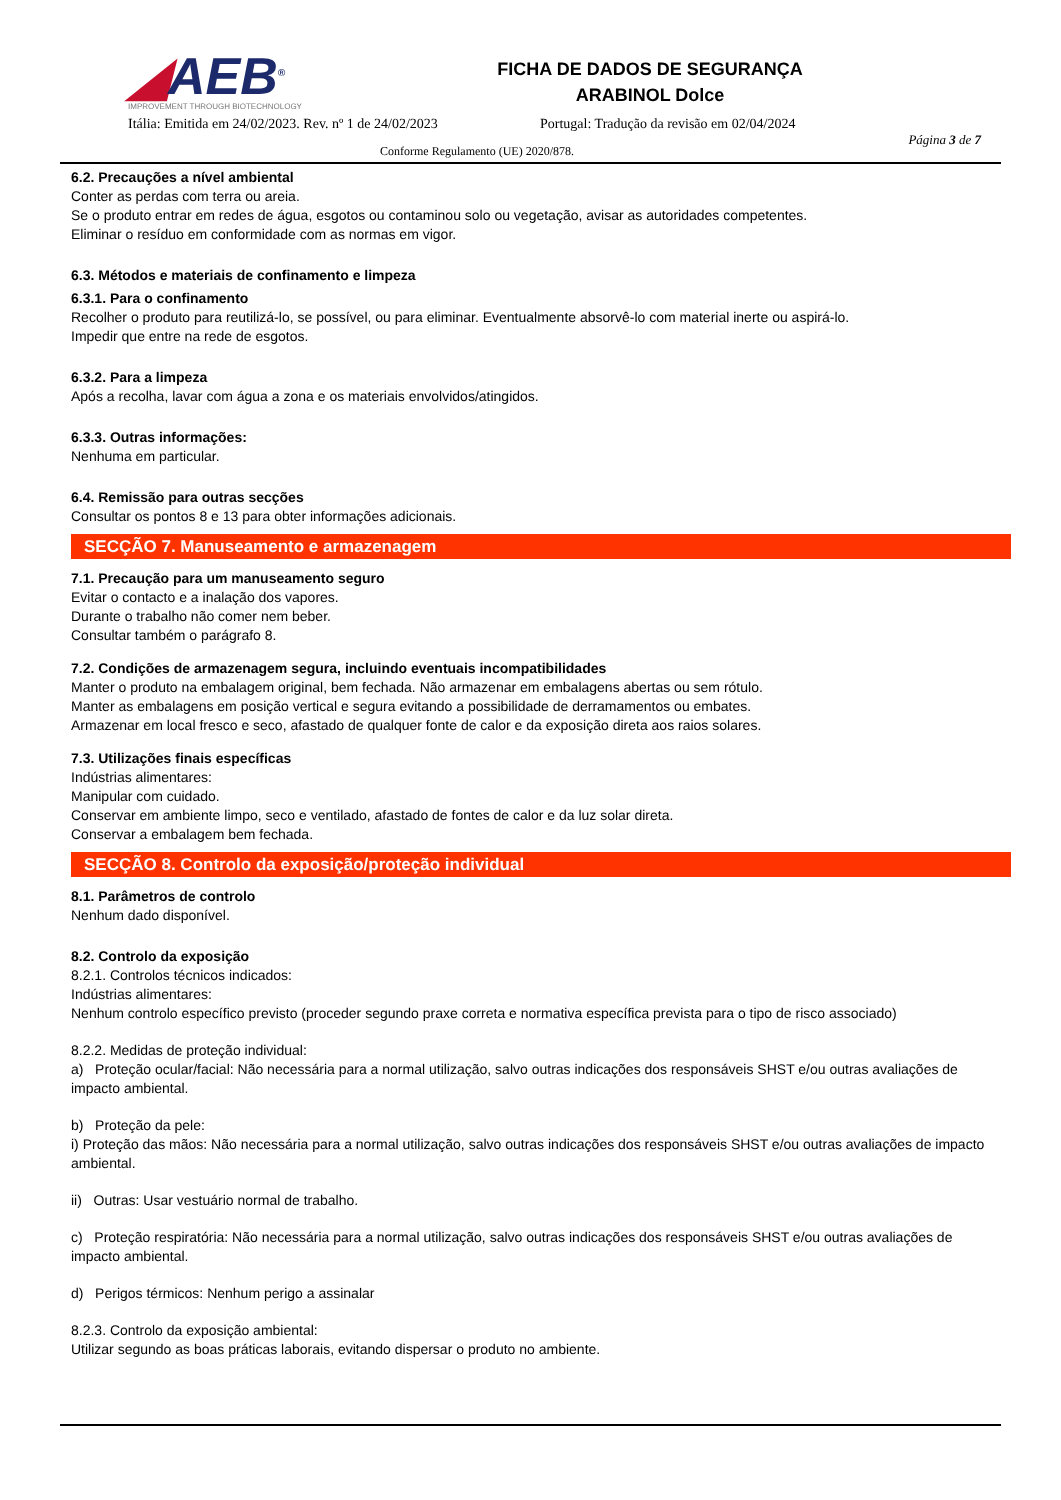◢AEB<sup>®</sup>
IMPROVEMENT THROUGH BIOTECHNOLOGY
FICHA DE DADOS DE SEGURANÇA
ARABINOL Dolce
Itália: Emitida em 24/02/2023. Rev. nº 1 de 24/02/2023
Portugal: Tradução da revisão em 02/04/2024
Página 3 de 7
Conforme Regulamento (UE) 2020/878.
6.2. Precauções a nível ambiental
Conter as perdas com terra ou areia.
Se o produto entrar em redes de água, esgotos ou contaminou solo ou vegetação, avisar as autoridades competentes.
Eliminar o resíduo em conformidade com as normas em vigor.
6.3. Métodos e materiais de confinamento e limpeza
6.3.1. Para o confinamento
Recolher o produto para reutilizá-lo, se possível, ou para eliminar. Eventualmente absorvê-lo com material inerte ou aspirá-lo.
Impedir que entre na rede de esgotos.
6.3.2. Para a limpeza
Após a recolha, lavar com água a zona e os materiais envolvidos/atingidos.
6.3.3. Outras informações:
Nenhuma em particular.
6.4. Remissão para outras secções
Consultar os pontos 8 e 13 para obter informações adicionais.
SECÇÃO 7. Manuseamento e armazenagem
7.1. Precaução para um manuseamento seguro
Evitar o contacto e a inalação dos vapores.
Durante o trabalho não comer nem beber.
Consultar também o parágrafo 8.
7.2. Condições de armazenagem segura, incluindo eventuais incompatibilidades
Manter o produto na embalagem original, bem fechada. Não armazenar em embalagens abertas ou sem rótulo.
Manter as embalagens em posição vertical e segura evitando a possibilidade de derramamentos ou embates.
Armazenar em local fresco e seco, afastado de qualquer fonte de calor e da exposição direta aos raios solares.
7.3. Utilizações finais específicas
Indústrias alimentares:
Manipular com cuidado.
Conservar em ambiente limpo, seco e ventilado, afastado de fontes de calor e da luz solar direta.
Conservar a embalagem bem fechada.
SECÇÃO 8. Controlo da exposição/proteção individual
8.1. Parâmetros de controlo
Nenhum dado disponível.
8.2. Controlo da exposição
8.2.1. Controlos técnicos indicados:
Indústrias alimentares:
Nenhum controlo específico previsto (proceder segundo praxe correta e normativa específica prevista para o tipo de risco associado)
8.2.2. Medidas de proteção individual:
a) Proteção ocular/facial: Não necessária para a normal utilização, salvo outras indicações dos responsáveis SHST e/ou outras avaliações de impacto ambiental.
b) Proteção da pele:
i) Proteção das mãos: Não necessária para a normal utilização, salvo outras indicações dos responsáveis SHST e/ou outras avaliações de impacto ambiental.
ii) Outras: Usar vestuário normal de trabalho.
c) Proteção respiratória: Não necessária para a normal utilização, salvo outras indicações dos responsáveis SHST e/ou outras avaliações de impacto ambiental.
d) Perigos térmicos: Nenhum perigo a assinalar
8.2.3. Controlo da exposição ambiental:
Utilizar segundo as boas práticas laborais, evitando dispersar o produto no ambiente.